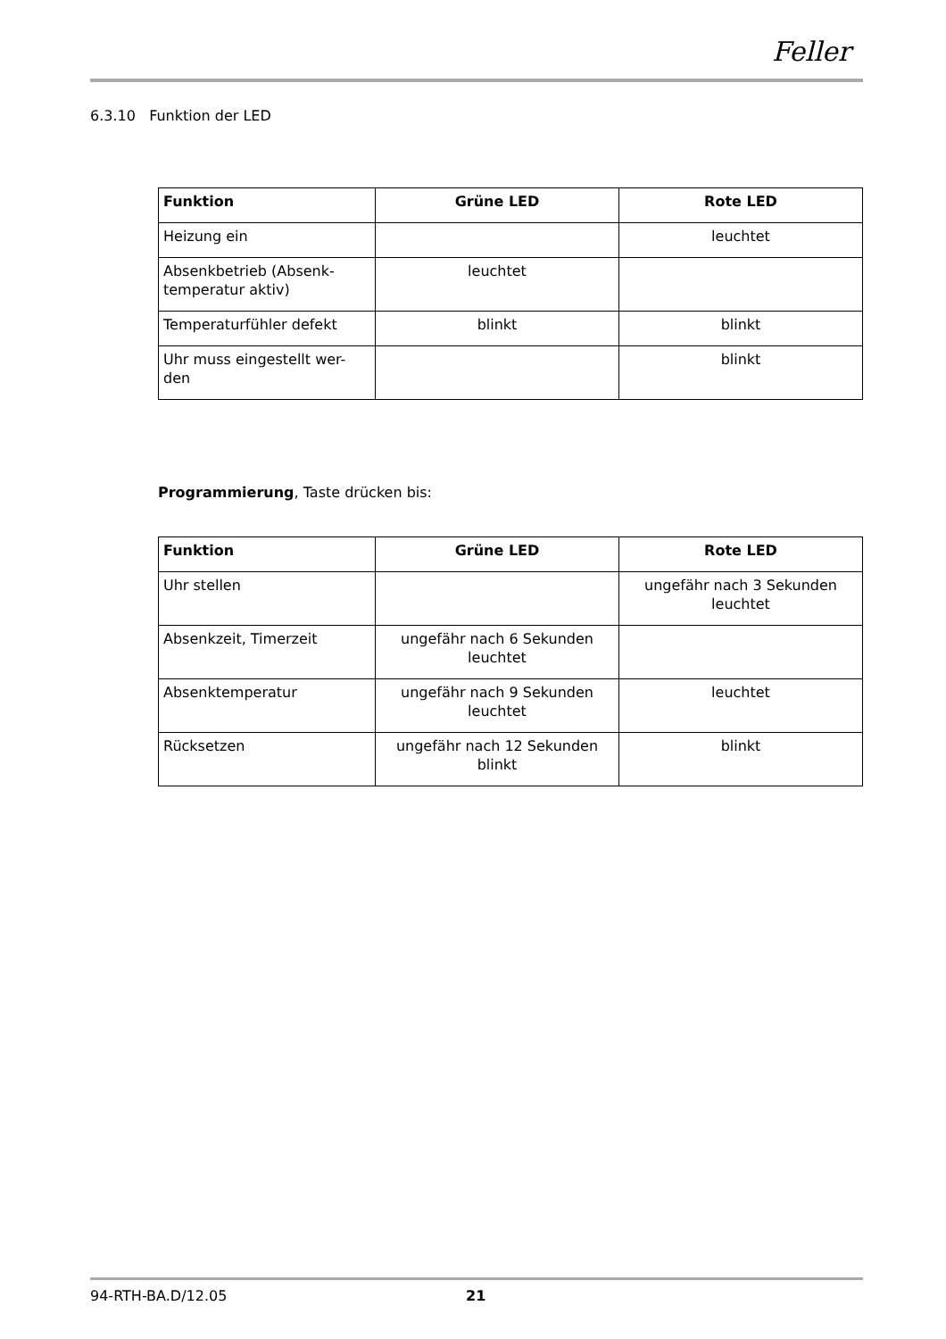Feller
6.3.10 Funktion der LED
| Funktion | Grüne LED | Rote LED |
| --- | --- | --- |
| Heizung ein | | leuchtet |
| Absenkbetrieb (Absenk-temperatur aktiv) | leuchtet | |
| Temperaturfühler defekt | blinkt | blinkt |
| Uhr muss eingestellt wer-den | | blinkt |
Programmierung, Taste drücken bis:
| Funktion | Grüne LED | Rote LED |
| --- | --- | --- |
| Uhr stellen | | ungefähr nach 3 Sekunden leuchtet |
| Absenkzeit, Timerzeit | ungefähr nach 6 Sekunden leuchtet | |
| Absenktemperatur | ungefähr nach 9 Sekunden leuchtet | leuchtet |
| Rücksetzen | ungefähr nach 12 Sekunden blinkt | blinkt |
94-RTH-BA.D/12.05 21